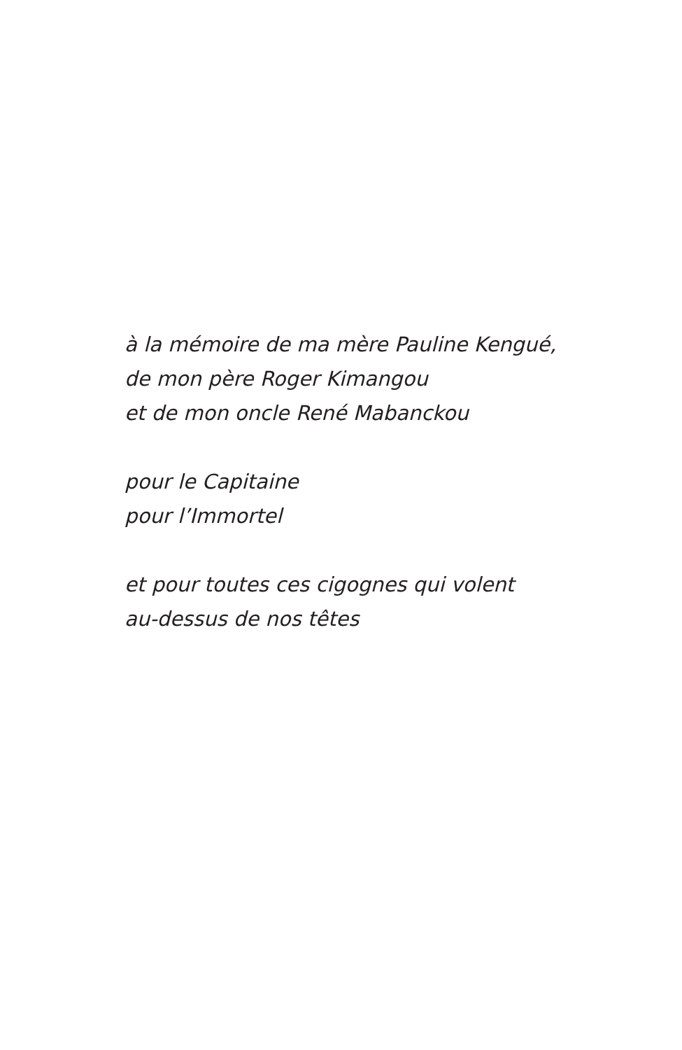à la mémoire de ma mère Pauline Kengué,
de mon père Roger Kimangou
et de mon oncle René Mabanckou
pour le Capitaine
pour l’Immortel
et pour toutes ces cigognes qui volent
au-dessus de nos têtes